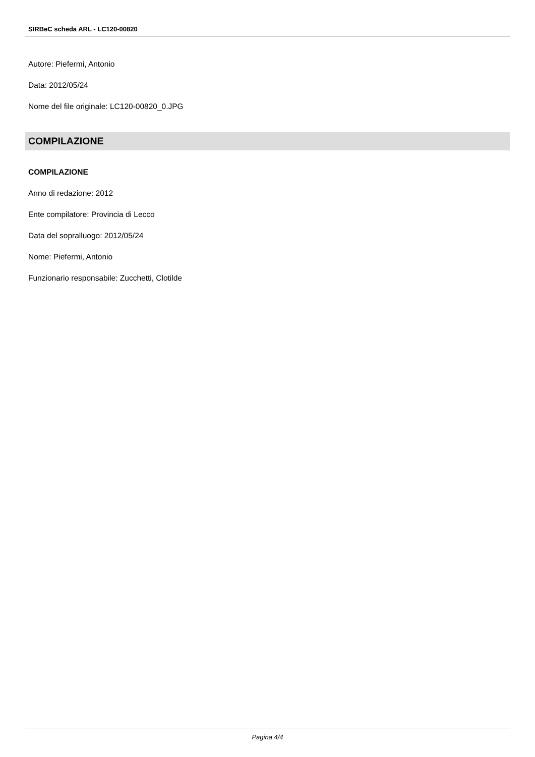SIRBeC scheda ARL - LC120-00820
Autore: Piefermi, Antonio
Data: 2012/05/24
Nome del file originale: LC120-00820_0.JPG
COMPILAZIONE
COMPILAZIONE
Anno di redazione: 2012
Ente compilatore: Provincia di Lecco
Data del sopralluogo: 2012/05/24
Nome: Piefermi, Antonio
Funzionario responsabile: Zucchetti, Clotilde
Pagina 4/4